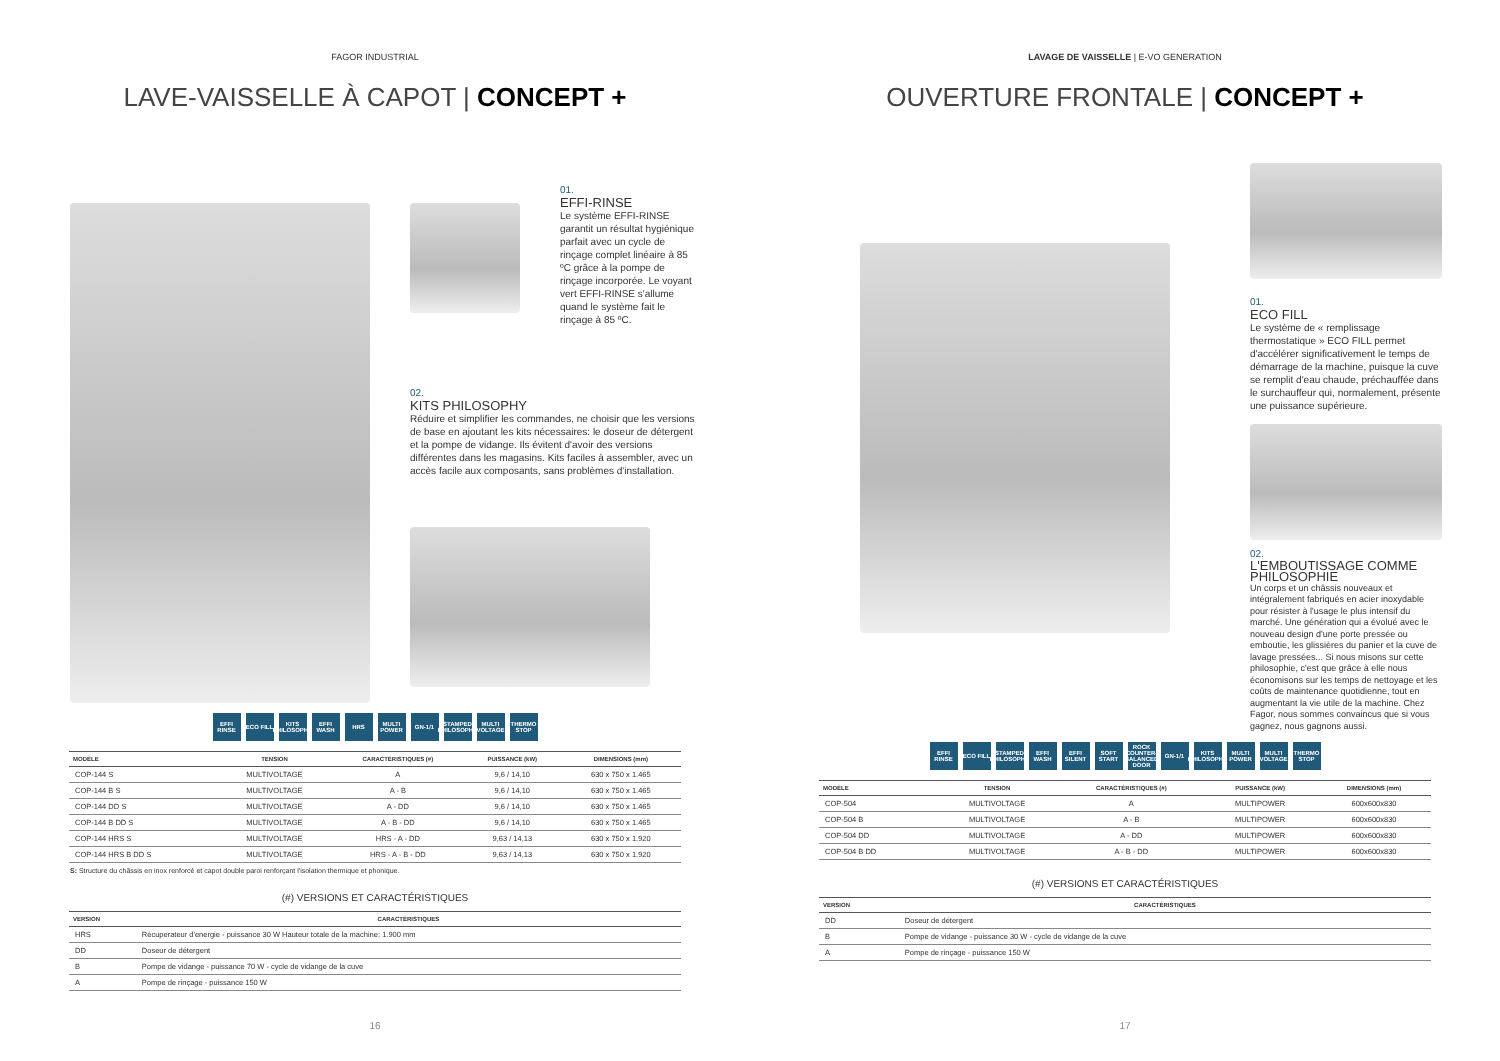FAGOR INDUSTRIAL
LAVE-VAISSELLE À CAPOT | CONCEPT +
01.
EFFI-RINSE
Le système EFFI-RINSE garantit un résultat hygiénique parfait avec un cycle de rinçage complet linéaire à 85 ºC grâce à la pompe de rinçage incorporée. Le voyant vert EFFI-RINSE s'allume quand le système fait le rinçage à 85 ºC.
02.
KITS PHILOSOPHY
Réduire et simplifier les commandes, ne choisir que les versions de base en ajoutant les kits nécessaires: le doseur de détergent et la pompe de vidange. Ils évitent d'avoir des versions différentes dans les magasins. Kits faciles à assembler, avec un accès facile aux composants, sans problèmes d'installation.
EFFI RINSE ECO FILL KITS PHILOSOPHY EFFI WASH HRS MULTI POWER GN-1/1 STAMPED PHILOSOPHY MULTI VOLTAGE THERMO STOP
| MODÈLE | TENSION | CARACTÉRISTIQUES (#) | PUISSANCE (kW) | DIMENSIONS (mm) |
| --- | --- | --- | --- | --- |
| COP-144 S | MULTIVOLTAGE | A | 9,6 / 14,10 | 630 x 750 x 1.465 |
| COP-144 B S | MULTIVOLTAGE | A - B | 9,6 / 14,10 | 630 x 750 x 1.465 |
| COP-144 DD S | MULTIVOLTAGE | A - DD | 9,6 / 14,10 | 630 x 750 x 1.465 |
| COP-144 B DD S | MULTIVOLTAGE | A - B - DD | 9,6 / 14,10 | 630 x 750 x 1.465 |
| COP-144 HRS S | MULTIVOLTAGE | HRS - A - DD | 9,63 / 14,13 | 630 x 750 x 1.920 |
| COP-144 HRS B DD S | MULTIVOLTAGE | HRS - A - B - DD | 9,63 / 14,13 | 630 x 750 x 1.920 |
S: Structure du châssis en inox renforcé et capot double paroi renforçant l'isolation thermique et phonique.
(#) VERSIONS ET CARACTÉRISTIQUES
| VERSION | CARACTÉRISTIQUES |
| --- | --- |
| HRS | Récuperateur d'energie - puissance 30 W Hauteur totale de la machine: 1.900 mm |
| DD | Doseur de détergent |
| B | Pompe de vidange - puissance 70 W - cycle de vidange de la cuve |
| A | Pompe de rinçage - puissance 150 W |
16
LAVAGE DE VAISSELLE | E-VO GENERATION
OUVERTURE FRONTALE | CONCEPT +
01.
ECO FILL
Le système de « remplissage thermostatique » ECO FILL permet d'accélérer significativement le temps de démarrage de la machine, puisque la cuve se remplit d'eau chaude, préchauffée dans le surchauffeur qui, normalement, présente une puissance supérieure.
02.
L'EMBOUTISSAGE COMME PHILOSOPHIE
Un corps et un châssis nouveaux et intégralement fabriqués en acier inoxydable pour résister à l'usage le plus intensif du marché. Une génération qui a évolué avec le nouveau design d'une porte pressée ou emboutie, les glissières du panier et la cuve de lavage pressées... Si nous misons sur cette philosophie, c'est que grâce à elle nous économisons sur les temps de nettoyage et les coûts de maintenance quotidienne, tout en augmentant la vie utile de la machine. Chez Fagor, nous sommes convaincus que si vous gagnez, nous gagnons aussi.
EFFI RINSE ECO FILL STAMPED PHILOSOPHY EFFI WASH EFFI SILENT SOFT START ROCK COUNTER-BALANCED DOOR GN-1/1 KITS PHILOSOPHY MULTI POWER MULTI VOLTAGE THERMO STOP
| MODÈLE | TENSION | CARACTÉRISTIQUES (#) | PUISSANCE (kW) | DIMENSIONS (mm) |
| --- | --- | --- | --- | --- |
| COP-504 | MULTIVOLTAGE | A | MULTIPOWER | 600x600x830 |
| COP-504 B | MULTIVOLTAGE | A - B | MULTIPOWER | 600x600x830 |
| COP-504 DD | MULTIVOLTAGE | A - DD | MULTIPOWER | 600x600x830 |
| COP-504 B DD | MULTIVOLTAGE | A - B - DD | MULTIPOWER | 600x600x830 |
(#) VERSIONS ET CARACTÉRISTIQUES
| VERSION | CARACTÉRISTIQUES |
| --- | --- |
| DD | Doseur de détergent |
| B | Pompe de vidange - puissance 30 W - cycle de vidange de la cuve |
| A | Pompe de rinçage - puissance 150 W |
17